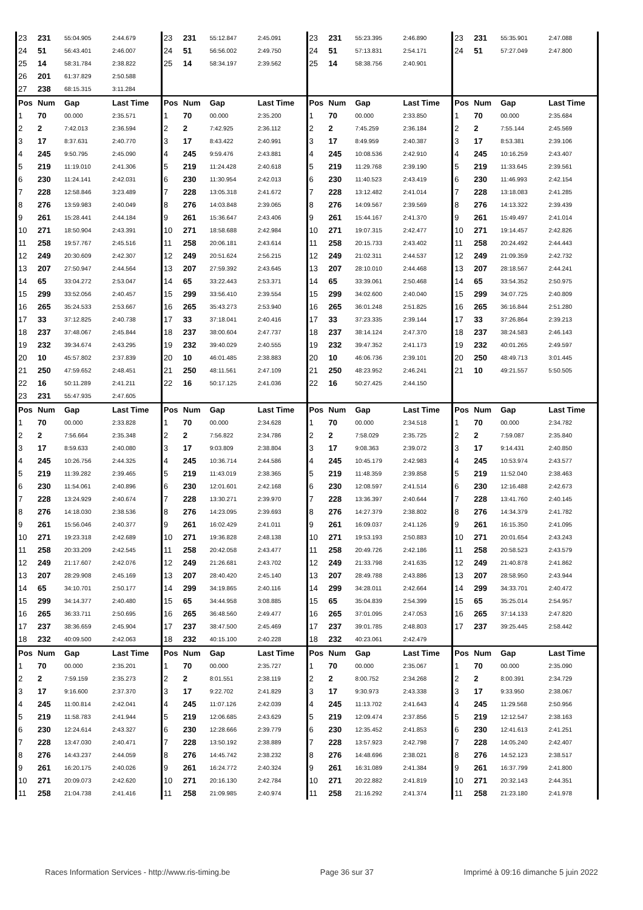| 23 | 231 | 55:04.905 | 2:44.679 | 23 | 231 | 55:12.847 | 2:45.091 | 23 | 231 | 55:23.395 | 2:46.890 | 23 | 231 | 55:35.901 | 2:47.088 |
| 24 | 51 | 56:43.401 | 2:46.007 | 24 | 51 | 56:56.002 | 2:49.750 | 24 | 51 | 57:13.831 | 2:54.171 | 24 | 51 | 57:27.049 | 2:47.800 |
| 25 | 14 | 58:31.784 | 2:38.822 | 25 | 14 | 58:34.197 | 2:39.562 | 25 | 14 | 58:38.756 | 2:40.901 | | | | |
| 26 | 201 | 61:37.829 | 2:50.588 | | | | | | | | | | | | |
| 27 | 238 | 68:15.315 | 3:11.284 | | | | | | | | | | | | |
| Pos | Num | Gap | Last Time | Pos | Num | Gap | Last Time | Pos | Num | Gap | Last Time | Pos | Num | Gap | Last Time |
| 1 | 70 | 00.000 | 2:35.571 | 1 | 70 | 00.000 | 2:35.200 | 1 | 70 | 00.000 | 2:33.850 | 1 | 70 | 00.000 | 2:35.684 |
| 2 | 2 | 7:42.013 | 2:36.594 | 2 | 2 | 7:42.925 | 2:36.112 | 2 | 2 | 7:45.259 | 2:36.184 | 2 | 2 | 7:55.144 | 2:45.569 |
| 3 | 17 | 8:37.631 | 2:40.770 | 3 | 17 | 8:43.422 | 2:40.991 | 3 | 17 | 8:49.959 | 2:40.387 | 3 | 17 | 8:53.381 | 2:39.106 |
| 4 | 245 | 9:50.795 | 2:45.090 | 4 | 245 | 9:59.476 | 2:43.881 | 4 | 245 | 10:08.536 | 2:42.910 | 4 | 245 | 10:16.259 | 2:43.407 |
| 5 | 219 | 11:19.010 | 2:41.306 | 5 | 219 | 11:24.428 | 2:40.618 | 5 | 219 | 11:29.768 | 2:39.190 | 5 | 219 | 11:33.645 | 2:39.561 |
| 6 | 230 | 11:24.141 | 2:42.031 | 6 | 230 | 11:30.954 | 2:42.013 | 6 | 230 | 11:40.523 | 2:43.419 | 6 | 230 | 11:46.993 | 2:42.154 |
| 7 | 228 | 12:58.846 | 3:23.489 | 7 | 228 | 13:05.318 | 2:41.672 | 7 | 228 | 13:12.482 | 2:41.014 | 7 | 228 | 13:18.083 | 2:41.285 |
| 8 | 276 | 13:59.983 | 2:40.049 | 8 | 276 | 14:03.848 | 2:39.065 | 8 | 276 | 14:09.567 | 2:39.569 | 8 | 276 | 14:13.322 | 2:39.439 |
| 9 | 261 | 15:28.441 | 2:44.184 | 9 | 261 | 15:36.647 | 2:43.406 | 9 | 261 | 15:44.167 | 2:41.370 | 9 | 261 | 15:49.497 | 2:41.014 |
| 10 | 271 | 18:50.904 | 2:43.391 | 10 | 271 | 18:58.688 | 2:42.984 | 10 | 271 | 19:07.315 | 2:42.477 | 10 | 271 | 19:14.457 | 2:42.826 |
| 11 | 258 | 19:57.767 | 2:45.516 | 11 | 258 | 20:06.181 | 2:43.614 | 11 | 258 | 20:15.733 | 2:43.402 | 11 | 258 | 20:24.492 | 2:44.443 |
| 12 | 249 | 20:30.609 | 2:42.307 | 12 | 249 | 20:51.624 | 2:56.215 | 12 | 249 | 21:02.311 | 2:44.537 | 12 | 249 | 21:09.359 | 2:42.732 |
| 13 | 207 | 27:50.947 | 2:44.564 | 13 | 207 | 27:59.392 | 2:43.645 | 13 | 207 | 28:10.010 | 2:44.468 | 13 | 207 | 28:18.567 | 2:44.241 |
| 14 | 65 | 33:04.272 | 2:53.047 | 14 | 65 | 33:22.443 | 2:53.371 | 14 | 65 | 33:39.061 | 2:50.468 | 14 | 65 | 33:54.352 | 2:50.975 |
| 15 | 299 | 33:52.056 | 2:40.457 | 15 | 299 | 33:56.410 | 2:39.554 | 15 | 299 | 34:02.600 | 2:40.040 | 15 | 299 | 34:07.725 | 2:40.809 |
| 16 | 265 | 35:24.533 | 2:53.667 | 16 | 265 | 35:43.273 | 2:53.940 | 16 | 265 | 36:01.248 | 2:51.825 | 16 | 265 | 36:16.844 | 2:51.280 |
| 17 | 33 | 37:12.825 | 2:40.738 | 17 | 33 | 37:18.041 | 2:40.416 | 17 | 33 | 37:23.335 | 2:39.144 | 17 | 33 | 37:26.864 | 2:39.213 |
| 18 | 237 | 37:48.067 | 2:45.844 | 18 | 237 | 38:00.604 | 2:47.737 | 18 | 237 | 38:14.124 | 2:47.370 | 18 | 237 | 38:24.583 | 2:46.143 |
| 19 | 232 | 39:34.674 | 2:43.295 | 19 | 232 | 39:40.029 | 2:40.555 | 19 | 232 | 39:47.352 | 2:41.173 | 19 | 232 | 40:01.265 | 2:49.597 |
| 20 | 10 | 45:57.802 | 2:37.839 | 20 | 10 | 46:01.485 | 2:38.883 | 20 | 10 | 46:06.736 | 2:39.101 | 20 | 250 | 48:49.713 | 3:01.445 |
| 21 | 250 | 47:59.652 | 2:48.451 | 21 | 250 | 48:11.561 | 2:47.109 | 21 | 250 | 48:23.952 | 2:46.241 | 21 | 10 | 49:21.557 | 5:50.505 |
| 22 | 16 | 50:11.289 | 2:41.211 | 22 | 16 | 50:17.125 | 2:41.036 | 22 | 16 | 50:27.425 | 2:44.150 | | | | |
| 23 | 231 | 55:47.935 | 2:47.605 | | | | | | | | | | | | |
| Pos | Num | Gap | Last Time | Pos | Num | Gap | Last Time | Pos | Num | Gap | Last Time | Pos | Num | Gap | Last Time |
| 1 | 70 | 00.000 | 2:33.828 | 1 | 70 | 00.000 | 2:34.628 | 1 | 70 | 00.000 | 2:34.518 | 1 | 70 | 00.000 | 2:34.782 |
| 2 | 2 | 7:56.664 | 2:35.348 | 2 | 2 | 7:56.822 | 2:34.786 | 2 | 2 | 7:58.029 | 2:35.725 | 2 | 2 | 7:59.087 | 2:35.840 |
| 3 | 17 | 8:59.633 | 2:40.080 | 3 | 17 | 9:03.809 | 2:38.804 | 3 | 17 | 9:08.363 | 2:39.072 | 3 | 17 | 9:14.431 | 2:40.850 |
| 4 | 245 | 10:26.756 | 2:44.325 | 4 | 245 | 10:36.714 | 2:44.586 | 4 | 245 | 10:45.179 | 2:42.983 | 4 | 245 | 10:53.974 | 2:43.577 |
| 5 | 219 | 11:39.282 | 2:39.465 | 5 | 219 | 11:43.019 | 2:38.365 | 5 | 219 | 11:48.359 | 2:39.858 | 5 | 219 | 11:52.040 | 2:38.463 |
| 6 | 230 | 11:54.061 | 2:40.896 | 6 | 230 | 12:01.601 | 2:42.168 | 6 | 230 | 12:08.597 | 2:41.514 | 6 | 230 | 12:16.488 | 2:42.673 |
| 7 | 228 | 13:24.929 | 2:40.674 | 7 | 228 | 13:30.271 | 2:39.970 | 7 | 228 | 13:36.397 | 2:40.644 | 7 | 228 | 13:41.760 | 2:40.145 |
| 8 | 276 | 14:18.030 | 2:38.536 | 8 | 276 | 14:23.095 | 2:39.693 | 8 | 276 | 14:27.379 | 2:38.802 | 8 | 276 | 14:34.379 | 2:41.782 |
| 9 | 261 | 15:56.046 | 2:40.377 | 9 | 261 | 16:02.429 | 2:41.011 | 9 | 261 | 16:09.037 | 2:41.126 | 9 | 261 | 16:15.350 | 2:41.095 |
| 10 | 271 | 19:23.318 | 2:42.689 | 10 | 271 | 19:36.828 | 2:48.138 | 10 | 271 | 19:53.193 | 2:50.883 | 10 | 271 | 20:01.654 | 2:43.243 |
| 11 | 258 | 20:33.209 | 2:42.545 | 11 | 258 | 20:42.058 | 2:43.477 | 11 | 258 | 20:49.726 | 2:42.186 | 11 | 258 | 20:58.523 | 2:43.579 |
| 12 | 249 | 21:17.607 | 2:42.076 | 12 | 249 | 21:26.681 | 2:43.702 | 12 | 249 | 21:33.798 | 2:41.635 | 12 | 249 | 21:40.878 | 2:41.862 |
| 13 | 207 | 28:29.908 | 2:45.169 | 13 | 207 | 28:40.420 | 2:45.140 | 13 | 207 | 28:49.788 | 2:43.886 | 13 | 207 | 28:58.950 | 2:43.944 |
| 14 | 65 | 34:10.701 | 2:50.177 | 14 | 299 | 34:19.865 | 2:40.116 | 14 | 299 | 34:28.011 | 2:42.664 | 14 | 299 | 34:33.701 | 2:40.472 |
| 15 | 299 | 34:14.377 | 2:40.480 | 15 | 65 | 34:44.958 | 3:08.885 | 15 | 65 | 35:04.839 | 2:54.399 | 15 | 65 | 35:25.014 | 2:54.957 |
| 16 | 265 | 36:33.711 | 2:50.695 | 16 | 265 | 36:48.560 | 2:49.477 | 16 | 265 | 37:01.095 | 2:47.053 | 16 | 265 | 37:14.133 | 2:47.820 |
| 17 | 237 | 38:36.659 | 2:45.904 | 17 | 237 | 38:47.500 | 2:45.469 | 17 | 237 | 39:01.785 | 2:48.803 | 17 | 237 | 39:25.445 | 2:58.442 |
| 18 | 232 | 40:09.500 | 2:42.063 | 18 | 232 | 40:15.100 | 2:40.228 | 18 | 232 | 40:23.061 | 2:42.479 | | | | |
| Pos | Num | Gap | Last Time | Pos | Num | Gap | Last Time | Pos | Num | Gap | Last Time | Pos | Num | Gap | Last Time |
| 1 | 70 | 00.000 | 2:35.201 | 1 | 70 | 00.000 | 2:35.727 | 1 | 70 | 00.000 | 2:35.067 | 1 | 70 | 00.000 | 2:35.090 |
| 2 | 2 | 7:59.159 | 2:35.273 | 2 | 2 | 8:01.551 | 2:38.119 | 2 | 2 | 8:00.752 | 2:34.268 | 2 | 2 | 8:00.391 | 2:34.729 |
| 3 | 17 | 9:16.600 | 2:37.370 | 3 | 17 | 9:22.702 | 2:41.829 | 3 | 17 | 9:30.973 | 2:43.338 | 3 | 17 | 9:33.950 | 2:38.067 |
| 4 | 245 | 11:00.814 | 2:42.041 | 4 | 245 | 11:07.126 | 2:42.039 | 4 | 245 | 11:13.702 | 2:41.643 | 4 | 245 | 11:29.568 | 2:50.956 |
| 5 | 219 | 11:58.783 | 2:41.944 | 5 | 219 | 12:06.685 | 2:43.629 | 5 | 219 | 12:09.474 | 2:37.856 | 5 | 219 | 12:12.547 | 2:38.163 |
| 6 | 230 | 12:24.614 | 2:43.327 | 6 | 230 | 12:28.666 | 2:39.779 | 6 | 230 | 12:35.452 | 2:41.853 | 6 | 230 | 12:41.613 | 2:41.251 |
| 7 | 228 | 13:47.030 | 2:40.471 | 7 | 228 | 13:50.192 | 2:38.889 | 7 | 228 | 13:57.923 | 2:42.798 | 7 | 228 | 14:05.240 | 2:42.407 |
| 8 | 276 | 14:43.237 | 2:44.059 | 8 | 276 | 14:45.742 | 2:38.232 | 8 | 276 | 14:48.696 | 2:38.021 | 8 | 276 | 14:52.123 | 2:38.517 |
| 9 | 261 | 16:20.175 | 2:40.026 | 9 | 261 | 16:24.772 | 2:40.324 | 9 | 261 | 16:31.089 | 2:41.384 | 9 | 261 | 16:37.799 | 2:41.800 |
| 10 | 271 | 20:09.073 | 2:42.620 | 10 | 271 | 20:16.130 | 2:42.784 | 10 | 271 | 20:22.882 | 2:41.819 | 10 | 271 | 20:32.143 | 2:44.351 |
| 11 | 258 | 21:04.738 | 2:41.416 | 11 | 258 | 21:09.985 | 2:40.974 | 11 | 258 | 21:16.292 | 2:41.374 | 11 | 258 | 21:23.180 | 2:41.978 |
Races Information Services - http://www.ris-timing.be Page 36 sur 37 Imprimé à 09:16 dimanche 5 juin 2022